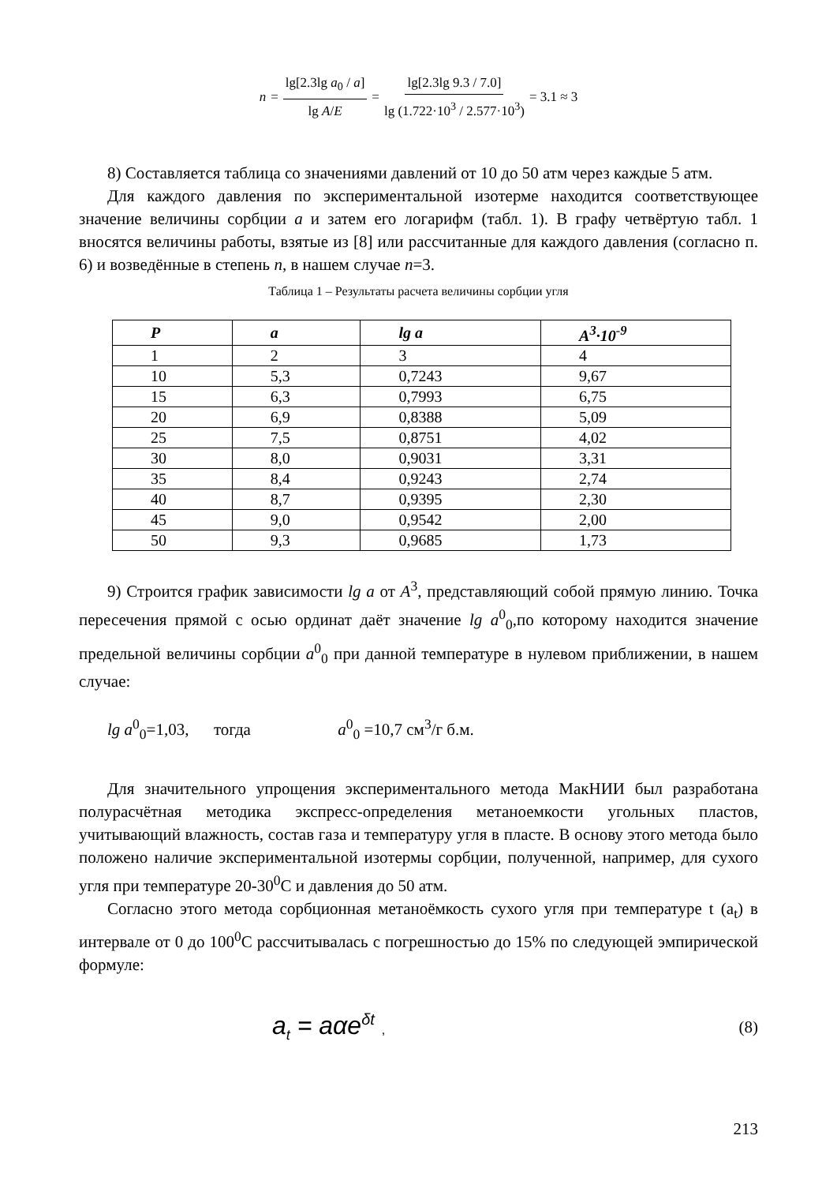n = lg[2.3lg a<sub>0</sub> / a] lg A/E = lg[2.3lg 9.3 / 7.0] lg (1.722·10<sup>3</sup> / 2.577·10<sup>3</sup>) = 3.1 ≈ 3
8) Составляется таблица со значениями давлений от 10 до 50 атм через каждые 5 атм.
Для каждого давления по экспериментальной изотерме находится соответствующее значение величины сорбции a и затем его логарифм (табл. 1). В графу четвёртую табл. 1 вносятся величины работы, взятые из [8] или рассчитанные для каждого давления (согласно п. 6) и возведённые в степень n, в нашем случае n=3.
Таблица 1 – Результаты расчета величины сорбции угля
| P | a | lg a | A<sup>3</sup>·10<sup>-9</sup> |
| --- | --- | --- | --- |
| 1 | 2 | 3 | 4 |
| 10 | 5,3 | 0,7243 | 9,67 |
| 15 | 6,3 | 0,7993 | 6,75 |
| 20 | 6,9 | 0,8388 | 5,09 |
| 25 | 7,5 | 0,8751 | 4,02 |
| 30 | 8,0 | 0,9031 | 3,31 |
| 35 | 8,4 | 0,9243 | 2,74 |
| 40 | 8,7 | 0,9395 | 2,30 |
| 45 | 9,0 | 0,9542 | 2,00 |
| 50 | 9,3 | 0,9685 | 1,73 |
9) Строится график зависимости lg a от A<sup>3</sup>, представляющий собой прямую линию. Точка пересечения прямой с осью ординат даёт значение lg a<sup>0</sup><sub>0</sub>,по которому находится значение предельной величины сорбции a<sup>0</sup><sub>0</sub> при данной температуре в нулевом приближении, в нашем случае:
lg a<sup>0</sup><sub>0</sub>=1,03, тогда a<sup>0</sup><sub>0</sub> =10,7 см<sup>3</sup>/г б.м.
Для значительного упрощения экспериментального метода МакНИИ был разработана полурасчётная методика экспресс-определения метаноемкости угольных пластов, учитывающий влажность, состав газа и температуру угля в пласте. В основу этого метода было положено наличие экспериментальной изотермы сорбции, полученной, например, для сухого угля при температуре 20-30<sup>0</sup>С и давления до 50 атм.
Согласно этого метода сорбционная метаноёмкость сухого угля при температуре t (a<sub>t</sub>) в интервале от 0 до 100<sup>0</sup>С рассчитывалась с погрешностью до 15% по следующей эмпирической формуле:
a<sub>t</sub> = aαe<sup>δt</sup> , (8)
213